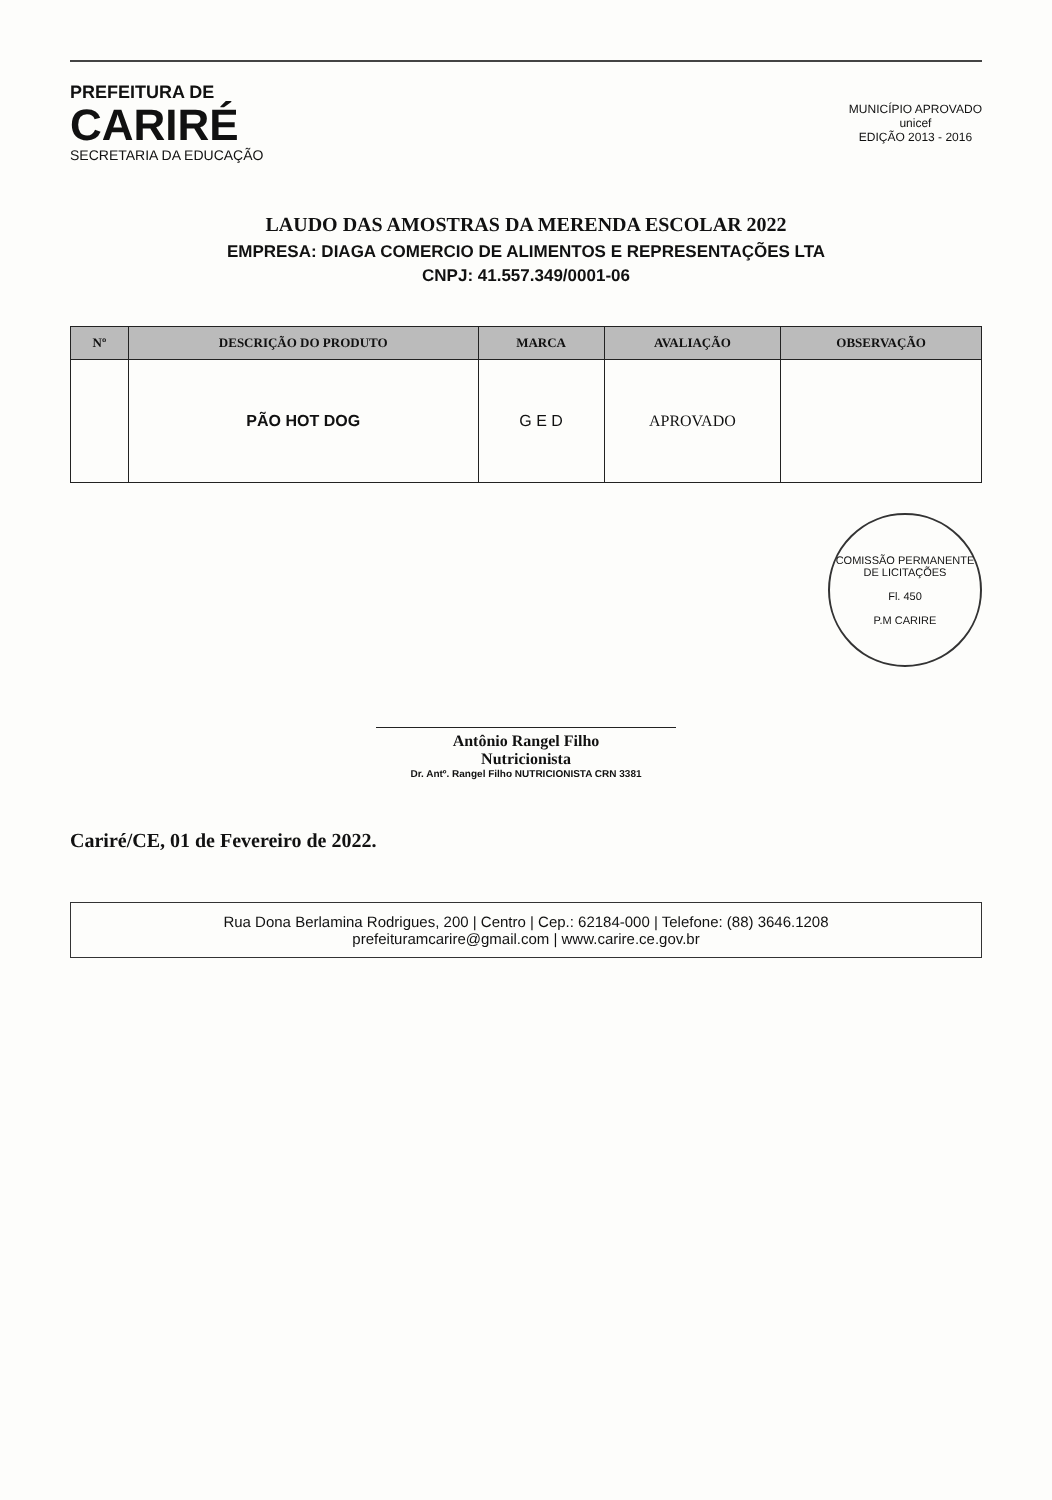PREFEITURA DE
CARIRÉ
SECRETARIA DA EDUCAÇÃO
MUNICÍPIO APROVADO
unicef
EDIÇÃO 2013 - 2016
LAUDO DAS AMOSTRAS DA MERENDA ESCOLAR 2022
EMPRESA: DIAGA COMERCIO DE ALIMENTOS E REPRESENTAÇÕES LTA
CNPJ: 41.557.349/0001-06
| Nº | DESCRIÇÃO DO PRODUTO | MARCA | AVALIAÇÃO | OBSERVAÇÃO |
| --- | --- | --- | --- | --- |
| | PÃO HOT DOG | G E D | APROVADO | |
COMISSÃO PERMANENTE DE LICITAÇÕES
Fl. 450
P.M CARIRE
Antônio Rangel Filho
Nutricionista
Dr. Antº. Rangel Filho NUTRICIONISTA CRN 3381
Cariré/CE, 01 de Fevereiro de 2022.
Rua Dona Berlamina Rodrigues, 200 | Centro | Cep.: 62184-000 | Telefone: (88) 3646.1208
prefeituramcarire@gmail.com | www.carire.ce.gov.br